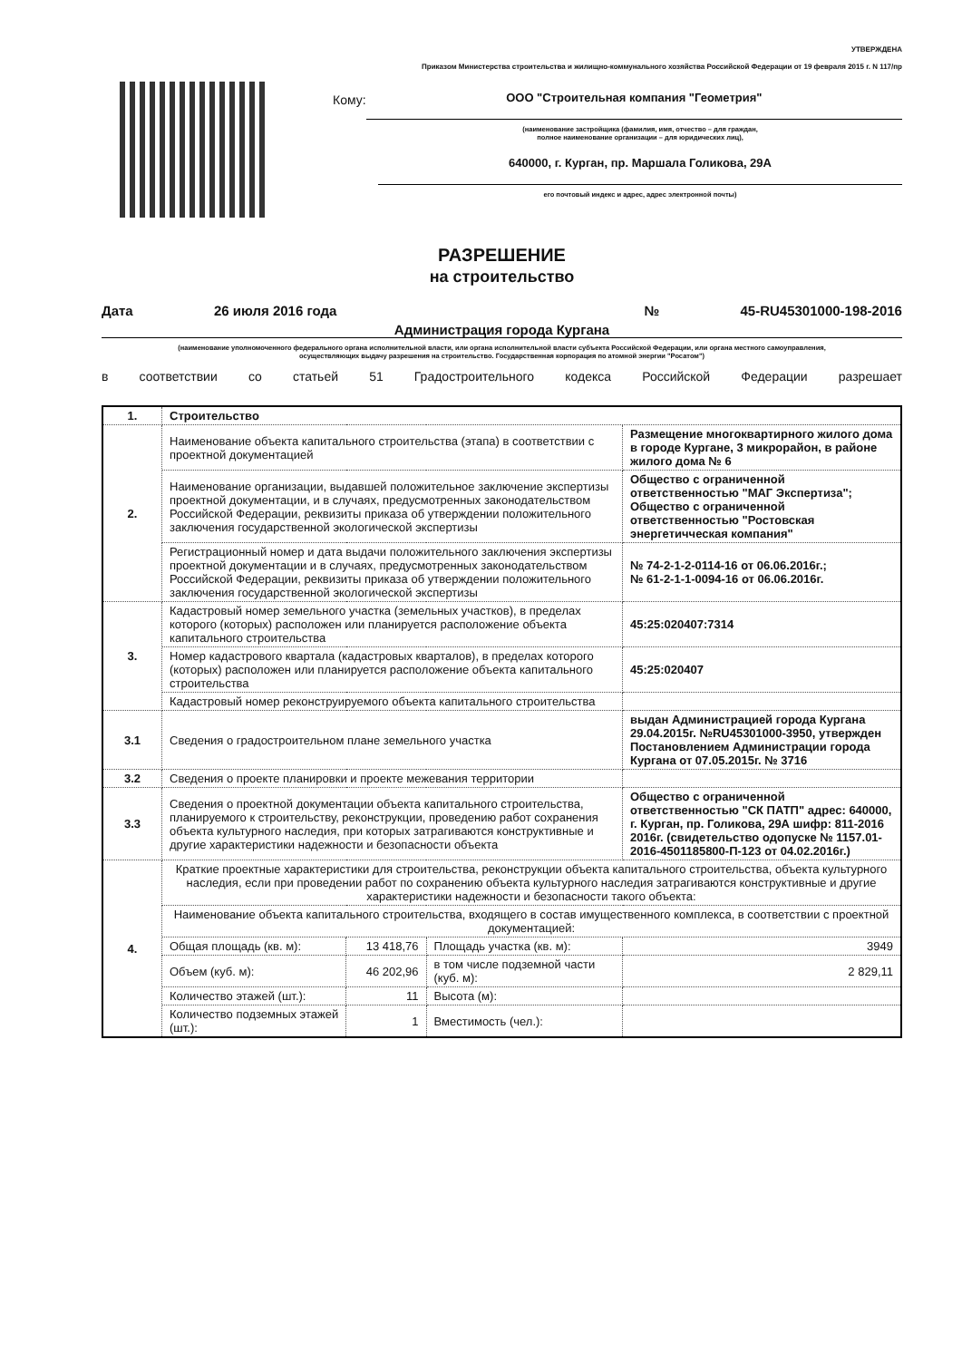УТВЕРЖДЕНА
Приказом Министерства строительства и жилищно-коммунального хозяйства Российской Федерации от 19 февраля 2015 г. N 117/пр
Кому: ООО "Строительная компания "Геометрия"
(наименование застройщика (фамилия, имя, отчество – для граждан,
полное наименование организации – для юридических лиц),
640000, г. Курган, пр. Маршала Голикова, 29А
его почтовый индекс и адрес, адрес электронной почты)
РАЗРЕШЕНИЕ
на строительство
Дата 26 июля 2016 года № 45-RU45301000-198-2016
Администрация города Кургана
(наименование уполномоченного федерального органа исполнительной власти, или органа исполнительной власти субъекта Российской Федерации, или органа местного самоуправления,
осуществляющих выдачу разрешения на строительство. Государственная корпорация по атомной энергии "Росатом")
в соответствии со статьей 51 Градостроительного кодекса Российской Федерации разрешает
| 1. | Строительство | | | |
| 2. | Наименование объекта капитального строительства (этапа) в соответствии с проектной документацией | | | Размещение многоквартирного жилого дома в городе Кургане, 3 микрорайон, в районе жилого дома № 6 |
| | Наименование организации, выдавшей положительное заключение экспертизы проектной документации, и в случаях, предусмотренных законодательством Российской Федерации, реквизиты приказа об утверждении положительного заключения государственной экологической экспертизы | | | Общество с ограниченной ответственностью "МАГ Экспертиза"; Общество с ограниченной ответственностью "Ростовская энергетичческая компания" |
| | Регистрационный номер и дата выдачи положительного заключения экспертизы проектной документации и в случаях, предусмотренных законодательством Российской Федерации, реквизиты приказа об утверждении положительного заключения государственной экологической экспертизы | | | № 74-2-1-2-0114-16 от 06.06.2016г.; № 61-2-1-1-0094-16 от 06.06.2016г. |
| 3. | Кадастровый номер земельного участка (земельных участков), в пределах которого (которых) расположен или планируется расположение объекта капитального строительства | | | 45:25:020407:7314 |
| | Номер кадастрового квартала (кадастровых кварталов), в пределах которого (которых) расположен или планируется расположение объекта капитального строительства | | | 45:25:020407 |
| | Кадастровый номер реконструируемого объекта капитального строительства | | | |
| 3.1 | Сведения о градостроительном плане земельного участка | | | выдан Администрацией города Кургана 29.04.2015г. №RU45301000-3950, утвержден Постановлением Администрации города Кургана от 07.05.2015г. № 3716 |
| 3.2 | Сведения о проекте планировки и проекте межевания территории | | | |
| 3.3 | Сведения о проектной документации объекта капитального строительства, планируемого к строительству, реконструкции, проведению работ сохранения объекта культурного наследия, при которых затрагиваются конструктивные и другие характеристики надежности и безопасности объекта | | | Общество с ограниченной ответственностью "СК ПАТП" адрес: 640000, г. Курган, пр. Голикова, 29А шифр: 811-2016 2016г. (свидетельство одопуске № 1157.01-2016-4501185800-П-123 от 04.02.2016г.) |
| 4. | Краткие проектные характеристики для строительства, реконструкции объекта капитального строительства, объекта культурного наследия, если при проведении работ по сохранению объекта культурного наследия затрагиваются конструктивные и другие характеристики надежности и безопасности такого объекта: | | | |
| | Наименование объекта капитального строительства, входящего в состав имущественного комплекса, в соответствии с проектной документацией: | | | |
| | Общая площадь (кв. м): | 13 418,76 | Площадь участка (кв. м): | 3949 |
| | Объем (куб. м): | 46 202,96 | в том числе подземной части (куб. м): | 2 829,11 |
| | Количество этажей (шт.): | 11 | Высота (м): | |
| | Количество подземных этажей (шт.): | 1 | Вместимость (чел.): | |